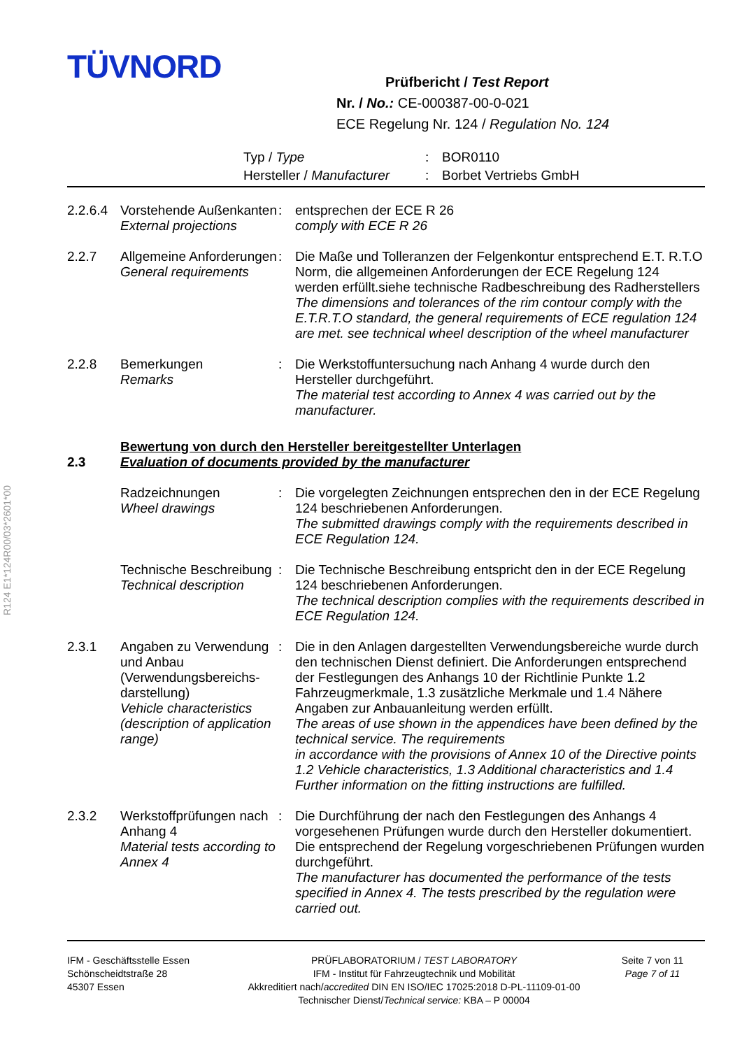R124 E1*124R00/03*2601*00
TÜVNORD
Prüfbericht / Test Report
Nr. / No.: CE-000387-00-0-021
ECE Regelung Nr. 124 / Regulation No. 124
Typ / Type: BOR0110 Hersteller / Manufacturer: Borbet Vertriebs GmbH
2.2.6.4 Vorstehende Außenkanten
External projections: entsprechen der ECE R 26
comply with ECE R 26
2.2.7 Allgemeine Anforderungen
General requirements: Die Maße und Tolleranzen der Felgenkontur entsprechend E.T. R.T.O Norm, die allgemeinen Anforderungen der ECE Regelung 124 werden erfüllt.siehe technische Radbeschreibung des Radherstellers
The dimensions and tolerances of the rim contour comply with the E.T.R.T.O standard, the general requirements of ECE regulation 124 are met. see technical wheel description of the wheel manufacturer
2.2.8 Bemerkungen
Remarks: Die Werkstoffuntersuchung nach Anhang 4 wurde durch den Hersteller durchgeführt.
The material test according to Annex 4 was carried out by the manufacturer.
2.3 Bewertung von durch den Hersteller bereitgestellter Unterlagen
Evaluation of documents provided by the manufacturer
Radzeichnungen
Wheel drawings: Die vorgelegten Zeichnungen entsprechen den in der ECE Regelung 124 beschriebenen Anforderungen.
The submitted drawings comply with the requirements described in ECE Regulation 124.
Technische Beschreibung
Technical description: Die Technische Beschreibung entspricht den in der ECE Regelung 124 beschriebenen Anforderungen.
The technical description complies with the requirements described in ECE Regulation 124.
2.3.1 Angaben zu Verwendung und Anbau (Verwendungsbereichs-darstellung)
Vehicle characteristics (description of application range): Die in den Anlagen dargestellten Verwendungsbereiche wurde durch den technischen Dienst definiert. Die Anforderungen entsprechend der Festlegungen des Anhangs 10 der Richtlinie Punkte 1.2 Fahrzeugmerkmale, 1.3 zusätzliche Merkmale und 1.4 Nähere Angaben zur Anbauanleitung werden erfüllt.
The areas of use shown in the appendices have been defined by the technical service. The requirements
in accordance with the provisions of Annex 10 of the Directive points 1.2 Vehicle characteristics, 1.3 Additional characteristics and 1.4 Further information on the fitting instructions are fulfilled.
2.3.2 Werkstoffprüfungen nach Anhang 4
Material tests according to Annex 4: Die Durchführung der nach den Festlegungen des Anhangs 4 vorgesehenen Prüfungen wurde durch den Hersteller dokumentiert. Die entsprechend der Regelung vorgeschriebenen Prüfungen wurden durchgeführt.
The manufacturer has documented the performance of the tests specified in Annex 4. The tests prescribed by the regulation were carried out.
IFM - Geschäftsstelle Essen
Schönscheidtstraße 28
45307 Essen PRÜFLABORATORIUM / TEST LABORATORY
IFM - Institut für Fahrzeugtechnik und Mobilität
Akkreditiert nach/accredited DIN EN ISO/IEC 17025:2018 D-PL-11109-01-00
Technischer Dienst/Technical service: KBA – P 00004 Seite 7 von 11
Page 7 of 11